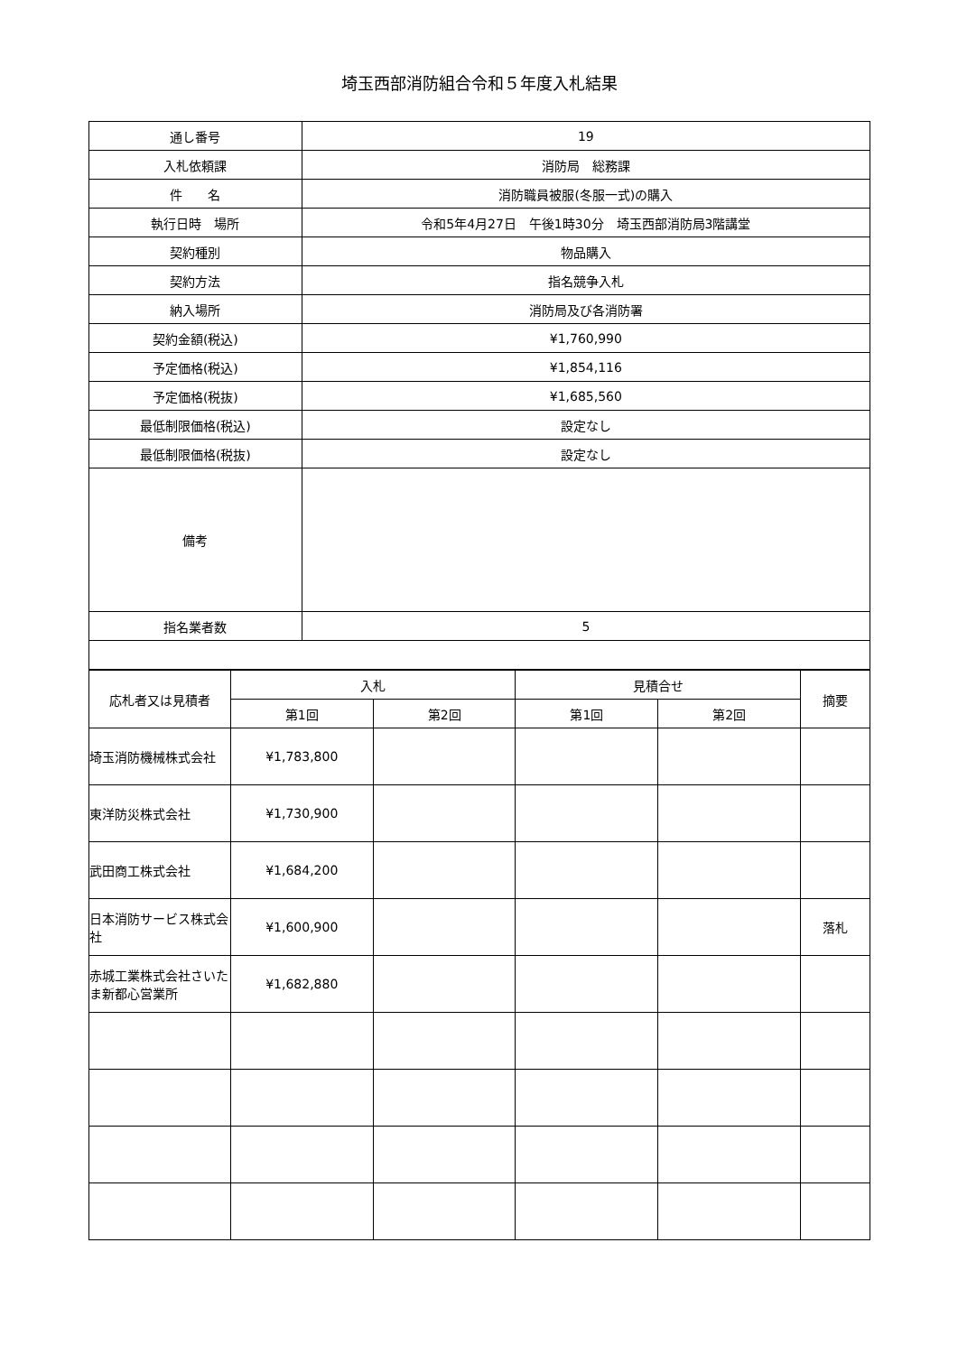埼玉西部消防組合令和５年度入札結果
| 通し番号 | 19 |
| 入札依頼課 | 消防局 総務課 |
| 件 名 | 消防職員被服(冬服一式)の購入 |
| 執行日時 場所 | 令和5年4月27日 午後1時30分 埼玉西部消防局3階講堂 |
| 契約種別 | 物品購入 |
| 契約方法 | 指名競争入札 |
| 納入場所 | 消防局及び各消防署 |
| 契約金額(税込) | ¥1,760,990 |
| 予定価格(税込) | ¥1,854,116 |
| 予定価格(税抜) | ¥1,685,560 |
| 最低制限価格(税込) | 設定なし |
| 最低制限価格(税抜) | 設定なし |
| 備考 | |
| 指名業者数 | 5 |
| 応札者又は見積者 | 入札 | | 見積合せ | | 摘要 |
| --- | --- | --- | --- | --- | --- |
| | 第1回 | 第2回 | 第1回 | 第2回 | |
| 埼玉消防機械株式会社 | ¥1,783,800 | | | | |
| 東洋防災株式会社 | ¥1,730,900 | | | | |
| 武田商工株式会社 | ¥1,684,200 | | | | |
| 日本消防サービス株式会社 | ¥1,600,900 | | | | 落札 |
| 赤城工業株式会社さいたま新都心営業所 | ¥1,682,880 | | | | |